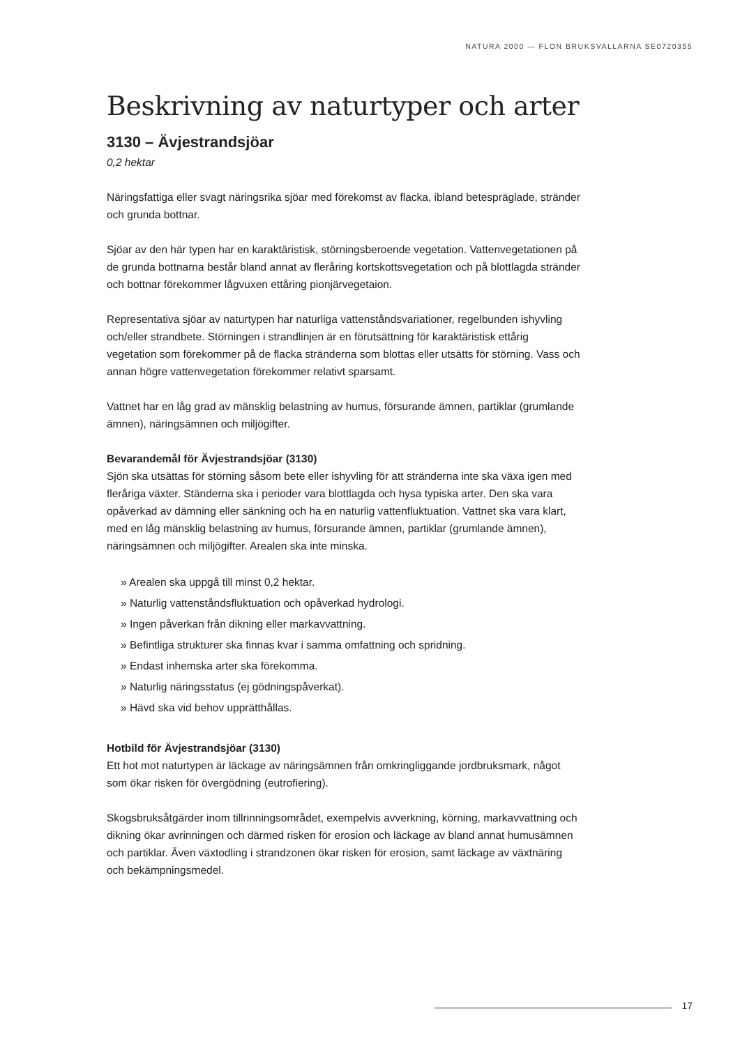NATURA 2000 — FLON BRUKSVALLARNA SE0720355
Beskrivning av naturtyper och arter
3130 – Ävjestrandsjöar
0,2 hektar
Näringsfattiga eller svagt näringsrika sjöar med förekomst av flacka, ibland betespräglade, stränder och grunda bottnar.
Sjöar av den här typen har en karaktäristisk, störningsberoende vegetation. Vattenvegetationen på de grunda bottnarna består bland annat av fleråring kortskottsvegetation och på blottlagda stränder och bottnar förekommer lågvuxen ettåring pionjärvegetaion.
Representativa sjöar av naturtypen har naturliga vattenståndsvariationer, regelbunden ishyvling och/eller strandbete. Störningen i strandlinjen är en förutsättning för karaktäristisk ettårig vegetation som förekommer på de flacka stränderna som blottas eller utsätts för störning. Vass och annan högre vattenvegetation förekommer relativt sparsamt.
Vattnet har en låg grad av mänsklig belastning av humus, försurande ämnen, partiklar (grumlande ämnen), näringsämnen och miljögifter.
Bevarandemål för Ävjestrandsjöar (3130)
Sjön ska utsättas för störning såsom bete eller ishyvling för att stränderna inte ska växa igen med fleråriga växter. Ständerna ska i perioder vara blottlagda och hysa typiska arter. Den ska vara opåverkad av dämning eller sänkning och ha en naturlig vattenfluktuation. Vattnet ska vara klart, med en låg mänsklig belastning av humus, försurande ämnen, partiklar (grumlande ämnen), näringsämnen och miljögifter. Arealen ska inte minska.
» Arealen ska uppgå till minst 0,2 hektar.
» Naturlig vattenståndsfluktuation och opåverkad hydrologi.
» Ingen påverkan från dikning eller markavvattning.
» Befintliga strukturer ska finnas kvar i samma omfattning och spridning.
» Endast inhemska arter ska förekomma.
» Naturlig näringsstatus (ej gödningspåverkat).
» Hävd ska vid behov upprätthållas.
Hotbild för Ävjestrandsjöar (3130)
Ett hot mot naturtypen är läckage av näringsämnen från omkringliggande jordbruksmark, något som ökar risken för övergödning (eutrofiering).
Skogsbruksåtgärder inom tillrinningsområdet, exempelvis avverkning, körning, markavvattning och dikning ökar avrinningen och därmed risken för erosion och läckage av bland annat humusämnen och partiklar. Även växtodling i strandzonen ökar risken för erosion, samt läckage av växtnäring och bekämpningsmedel.
17